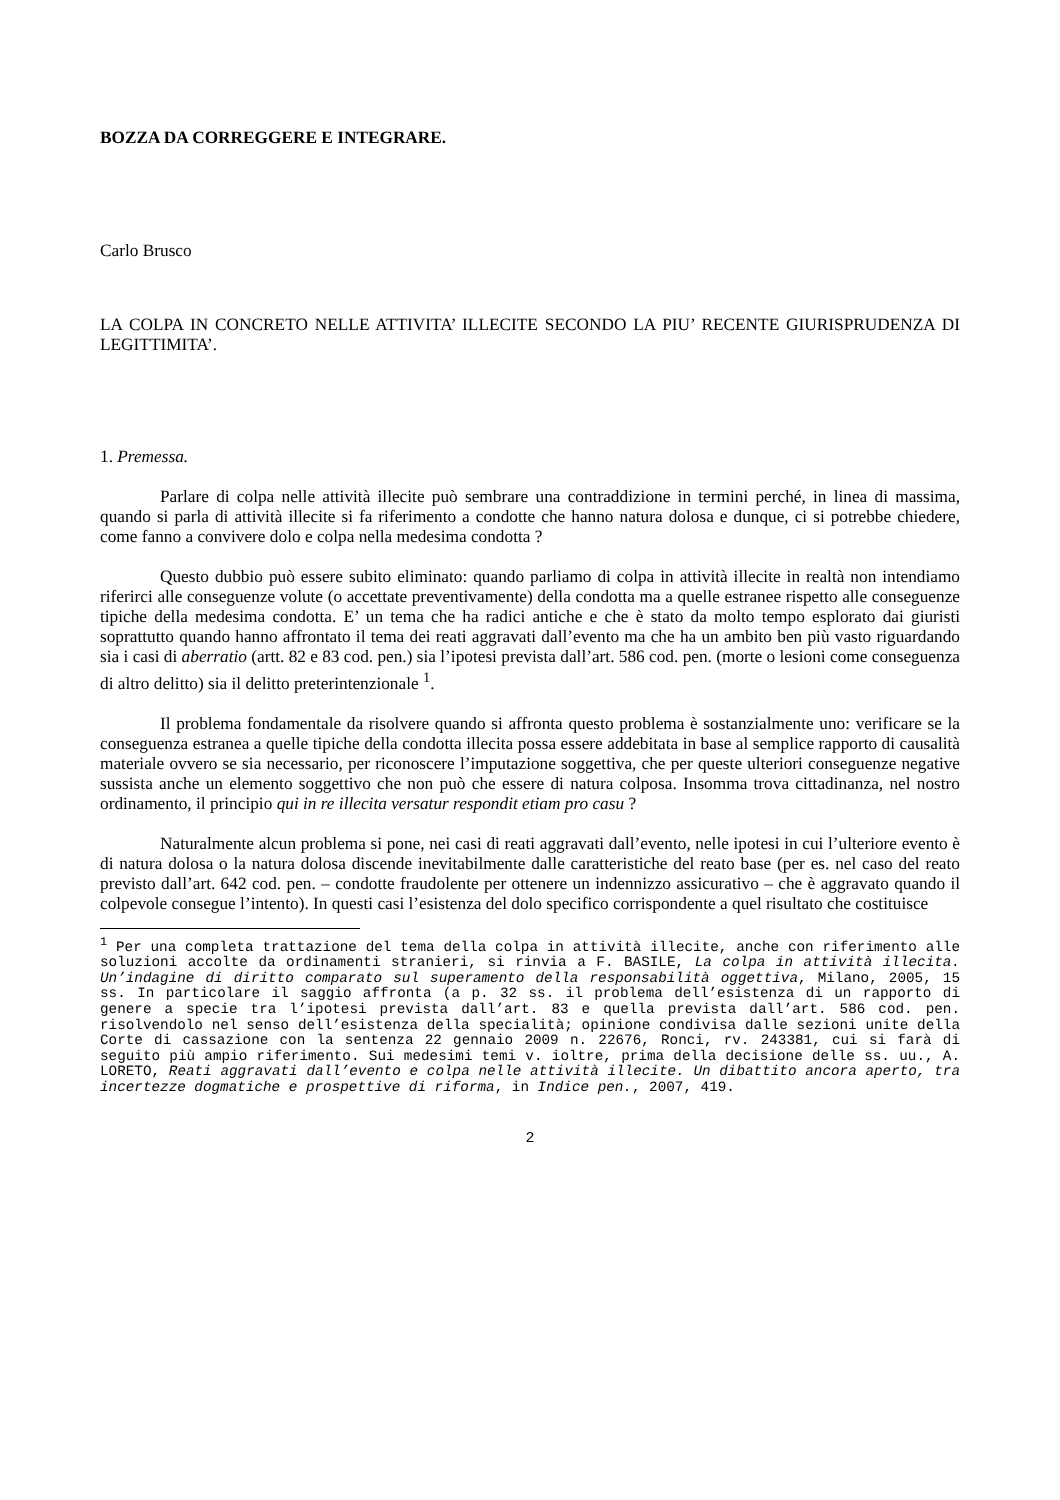BOZZA DA CORREGGERE E INTEGRARE.
Carlo Brusco
LA COLPA IN CONCRETO NELLE ATTIVITA’ ILLECITE SECONDO LA PIU’ RECENTE GIURISPRUDENZA DI LEGITTIMITA’.
1. Premessa.
Parlare di colpa nelle attività illecite può sembrare una contraddizione in termini perché, in linea di massima, quando si parla di attività illecite si fa riferimento a condotte che hanno natura dolosa e dunque, ci si potrebbe chiedere, come fanno a convivere dolo e colpa nella medesima condotta ?
Questo dubbio può essere subito eliminato: quando parliamo di colpa in attività illecite in realtà non intendiamo riferirci alle conseguenze volute (o accettate preventivamente) della condotta ma a quelle estranee rispetto alle conseguenze tipiche della medesima condotta. E’ un tema che ha radici antiche e che è stato da molto tempo esplorato dai giuristi soprattutto quando hanno affrontato il tema dei reati aggravati dall’evento ma che ha un ambito ben più vasto riguardando sia i casi di aberratio (artt. 82 e 83 cod. pen.) sia l’ipotesi prevista dall’art. 586 cod. pen. (morte o lesioni come conseguenza di altro delitto) sia il delitto preterintenzionale <sup>1</sup>.
Il problema fondamentale da risolvere quando si affronta questo problema è sostanzialmente uno: verificare se la conseguenza estranea a quelle tipiche della condotta illecita possa essere addebitata in base al semplice rapporto di causalità materiale ovvero se sia necessario, per riconoscere l’imputazione soggettiva, che per queste ulteriori conseguenze negative sussista anche un elemento soggettivo che non può che essere di natura colposa. Insomma trova cittadinanza, nel nostro ordinamento, il principio qui in re illecita versatur respondit etiam pro casu ?
Naturalmente alcun problema si pone, nei casi di reati aggravati dall’evento, nelle ipotesi in cui l’ulteriore evento è di natura dolosa o la natura dolosa discende inevitabilmente dalle caratteristiche del reato base (per es. nel caso del reato previsto dall’art. 642 cod. pen. – condotte fraudolente per ottenere un indennizzo assicurativo – che è aggravato quando il colpevole consegue l’intento). In questi casi l’esistenza del dolo specifico corrispondente a quel risultato che costituisce
<sup>1</sup> Per una completa trattazione del tema della colpa in attività illecite, anche con riferimento alle soluzioni accolte da ordinamenti stranieri, si rinvia a F. BASILE, La colpa in attività illecita. Un’indagine di diritto comparato sul superamento della responsabilità oggettiva, Milano, 2005, 15 ss. In particolare il saggio affronta (a p. 32 ss. il problema dell’esistenza di un rapporto di genere a specie tra l’ipotesi prevista dall’art. 83 e quella prevista dall’art. 586 cod. pen. risolvendolo nel senso dell’esistenza della specialità; opinione condivisa dalle sezioni unite della Corte di cassazione con la sentenza 22 gennaio 2009 n. 22676, Ronci, rv. 243381, cui si farà di seguito più ampio riferimento. Sui medesimi temi v. ioltre, prima della decisione delle ss. uu., A. LORETO, Reati aggravati dall’evento e colpa nelle attività illecite. Un dibattito ancora aperto, tra incertezze dogmatiche e prospettive di riforma, in Indice pen., 2007, 419.
2